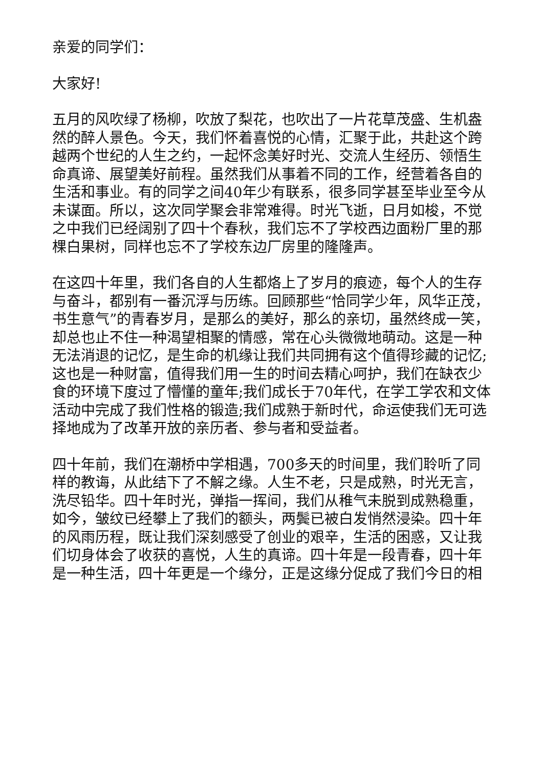亲爱的同学们：
大家好!
五月的风吹绿了杨柳，吹放了梨花，也吹出了一片花草茂盛、生机盎然的醉人景色。今天，我们怀着喜悦的心情，汇聚于此，共赴这个跨越两个世纪的人生之约，一起怀念美好时光、交流人生经历、领悟生命真谛、展望美好前程。虽然我们从事着不同的工作，经营着各自的生活和事业。有的同学之间40年少有联系，很多同学甚至毕业至今从未谋面。所以，这次同学聚会非常难得。时光飞逝，日月如梭，不觉之中我们已经阔别了四十个春秋，我们忘不了学校西边面粉厂里的那棵白果树，同样也忘不了学校东边厂房里的隆隆声。
在这四十年里，我们各自的人生都烙上了岁月的痕迹，每个人的生存与奋斗，都别有一番沉浮与历练。回顾那些“恰同学少年，风华正茂，书生意气”的青春岁月，是那么的美好，那么的亲切，虽然终成一笑，却总也止不住一种渴望相聚的情感，常在心头微微地萌动。这是一种无法消退的记忆，是生命的机缘让我们共同拥有这个值得珍藏的记忆;这也是一种财富，值得我们用一生的时间去精心呵护，我们在缺衣少食的环境下度过了懵懂的童年;我们成长于70年代，在学工学农和文体活动中完成了我们性格的锻造;我们成熟于新时代，命运使我们无可选择地成为了改革开放的亲历者、参与者和受益者。
四十年前，我们在潮桥中学相遇，700多天的时间里，我们聆听了同样的教诲，从此结下了不解之缘。人生不老，只是成熟，时光无言，洗尽铅华。四十年时光，弹指一挥间，我们从稚气未脱到成熟稳重，如今，皱纹已经攀上了我们的额头，两鬓已被白发悄然浸染。四十年的风雨历程，既让我们深刻感受了创业的艰辛，生活的困惑，又让我们切身体会了收获的喜悦，人生的真谛。四十年是一段青春，四十年是一种生活，四十年更是一个缘分，正是这缘分促成了我们今日的相